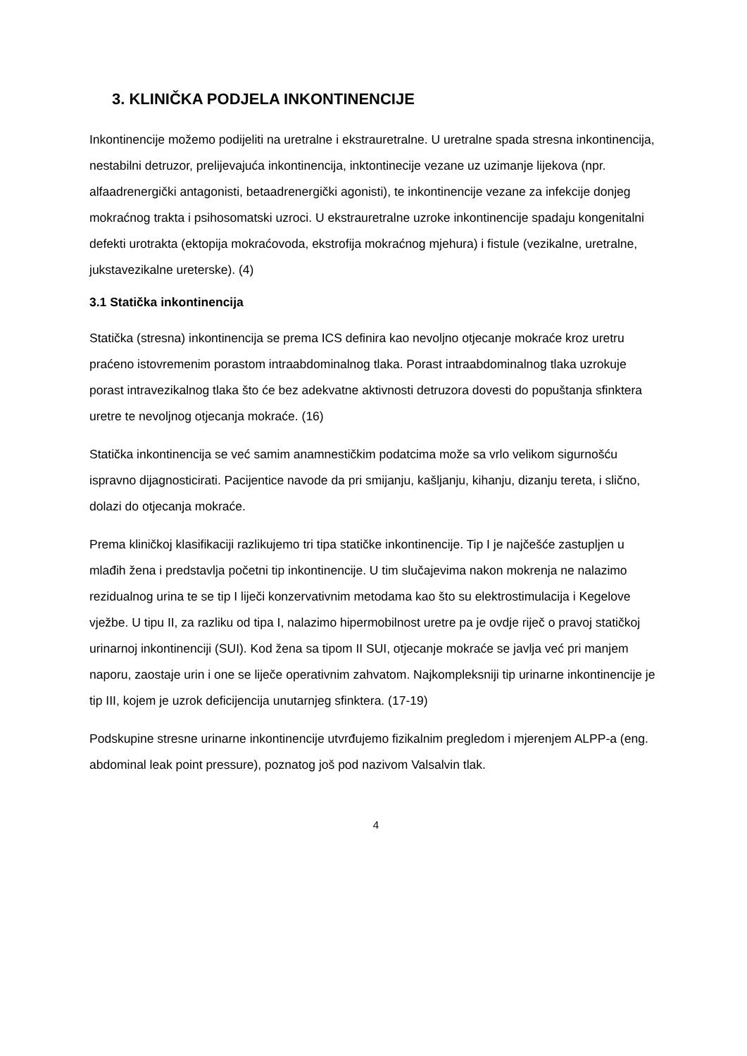3. KLINIČKA PODJELA INKONTINENCIJE
Inkontinencije možemo podijeliti na uretralne i ekstrauretralne. U uretralne spada stresna inkontinencija, nestabilni detruzor, prelijevajuća inkontinencija, inktontinecije vezane uz uzimanje lijekova (npr. alfaadrenergički antagonisti, betaadrenergički agonisti), te inkontinencije vezane za infekcije donjeg mokraćnog trakta i psihosomatski uzroci. U ekstrauretralne uzroke inkontinencije spadaju kongenitalni defekti urotrakta (ektopija mokraćovoda, ekstrofija mokraćnog mjehura) i fistule (vezikalne, uretralne, jukstavezikalne ureterske). (4)
3.1 Statička inkontinencija
Statička (stresna) inkontinencija se prema ICS definira kao nevoljno otjecanje mokraće kroz uretru praćeno istovremenim porastom intraabdominalnog tlaka. Porast intraabdominalnog tlaka uzrokuje porast intravezikalnog tlaka što će bez adekvatne aktivnosti detruzora dovesti do popuštanja sfinktera uretre te nevoljnog otjecanja mokraće. (16)
Statička inkontinencija se već samim anamnestičkim podatcima može sa vrlo velikom sigurnošću ispravno dijagnosticirati. Pacijentice navode da pri smijanju, kašljanju, kihanju, dizanju tereta, i slično, dolazi do otjecanja mokraće.
Prema kliničkoj klasifikaciji razlikujemo tri tipa statičke inkontinencije. Tip I je najčešće zastupljen u mlađih žena i predstavlja početni tip inkontinencije. U tim slučajevima nakon mokrenja ne nalazimo rezidualnog urina te se tip I liječi konzervativnim metodama kao što su elektrostimulacija i Kegelove vježbe. U tipu II, za razliku od tipa I, nalazimo hipermobilnost uretre pa je ovdje riječ o pravoj statičkoj urinarnoj inkontinenciji (SUI). Kod žena sa tipom II SUI, otjecanje mokraće se javlja već pri manjem naporu, zaostaje urin i one se liječe operativnim zahvatom. Najkompleksniji tip urinarne inkontinencije je tip III, kojem je uzrok deficijencija unutarnjeg sfinktera. (17-19)
Podskupine stresne urinarne inkontinencije utvrđujemo fizikalnim pregledom i mjerenjem ALPP-a (eng. abdominal leak point pressure), poznatog još pod nazivom Valsalvin tlak.
4